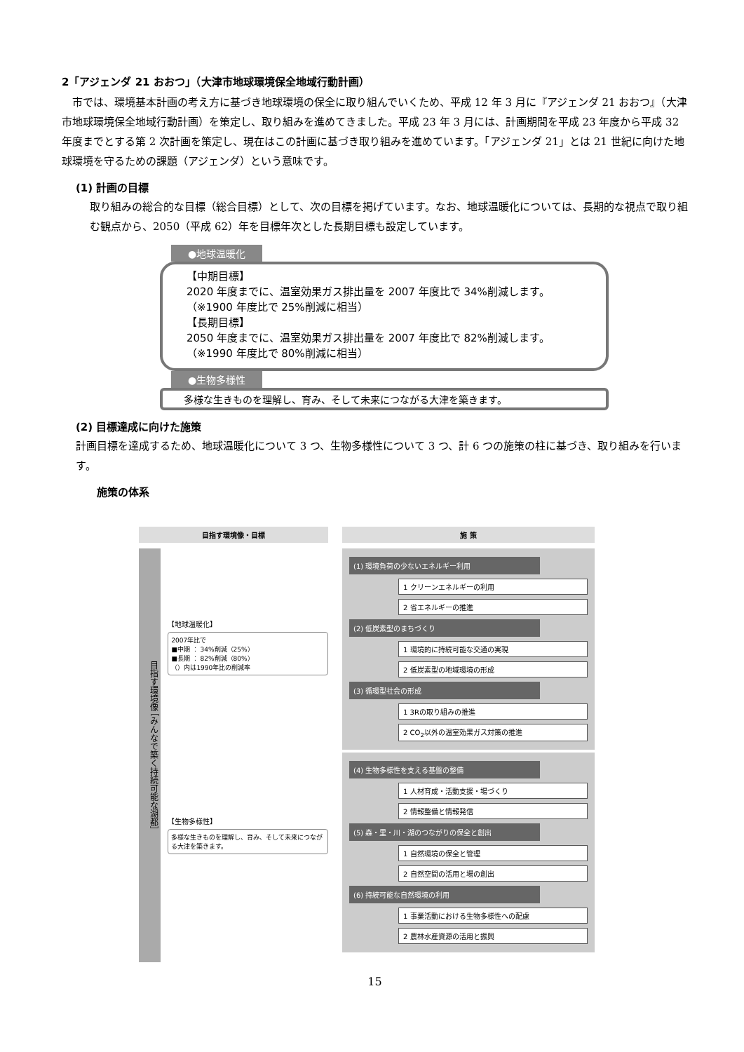2「アジェンダ 21 おおつ」（大津市地球環境保全地域行動計画）
　市では、環境基本計画の考え方に基づき地球環境の保全に取り組んでいくため、平成 12 年 3 月に『アジェンダ 21 おおつ』（大津市地球環境保全地域行動計画）を策定し、取り組みを進めてきました。平成 23 年 3 月には、計画期間を平成 23 年度から平成 32 年度までとする第 2 次計画を策定し、現在はこの計画に基づき取り組みを進めています。「アジェンダ 21」とは 21 世紀に向けた地球環境を守るための課題（アジェンダ）という意味です。
(1) 計画の目標
取り組みの総合的な目標（総合目標）として、次の目標を掲げています。なお、地球温暖化については、長期的な視点で取り組む観点から、2050（平成 62）年を目標年次とした長期目標も設定しています。
●地球温暖化
【中期目標】
2020 年度までに、温室効果ガス排出量を 2007 年度比で 34%削減します。
（※1900 年度比で 25%削減に相当）
【長期目標】
2050 年度までに、温室効果ガス排出量を 2007 年度比で 82%削減します。
（※1990 年度比で 80%削減に相当）
●生物多様性
多様な生きものを理解し、育み、そして未来につながる大津を築きます。
(2) 目標達成に向けた施策
計画目標を達成するため、地球温暖化について 3 つ、生物多様性について 3 つ、計 6 つの施策の柱に基づき、取り組みを行います。
施策の体系
目指す環境像・目標
目指す環境像 ［みんなで築く持続可能な湖都］
【地球温暖化】
2007年比で
■中期 ： 34%削減（25%）
■長期 ： 82%削減（80%）
（）内は1990年比の削減率
【生物多様性】
多様な生きものを理解し、育み、そして未来につながる大津を築きます。
施 策
(1) 環境負荷の少ないエネルギー利用
1 クリーンエネルギーの利用
2 省エネルギーの推進
(2) 低炭素型のまちづくり
1 環境的に持続可能な交通の実現
2 低炭素型の地域環境の形成
(3) 循環型社会の形成
1 3Rの取り組みの推進
2 CO<sub>2</sub>以外の温室効果ガス対策の推進
(4) 生物多様性を支える基盤の整備
1 人材育成・活動支援・場づくり
2 情報整備と情報発信
(5) 森・里・川・湖のつながりの保全と創出
1 自然環境の保全と管理
2 自然空間の活用と場の創出
(6) 持続可能な自然環境の利用
1 事業活動における生物多様性への配慮
2 農林水産資源の活用と振興
15